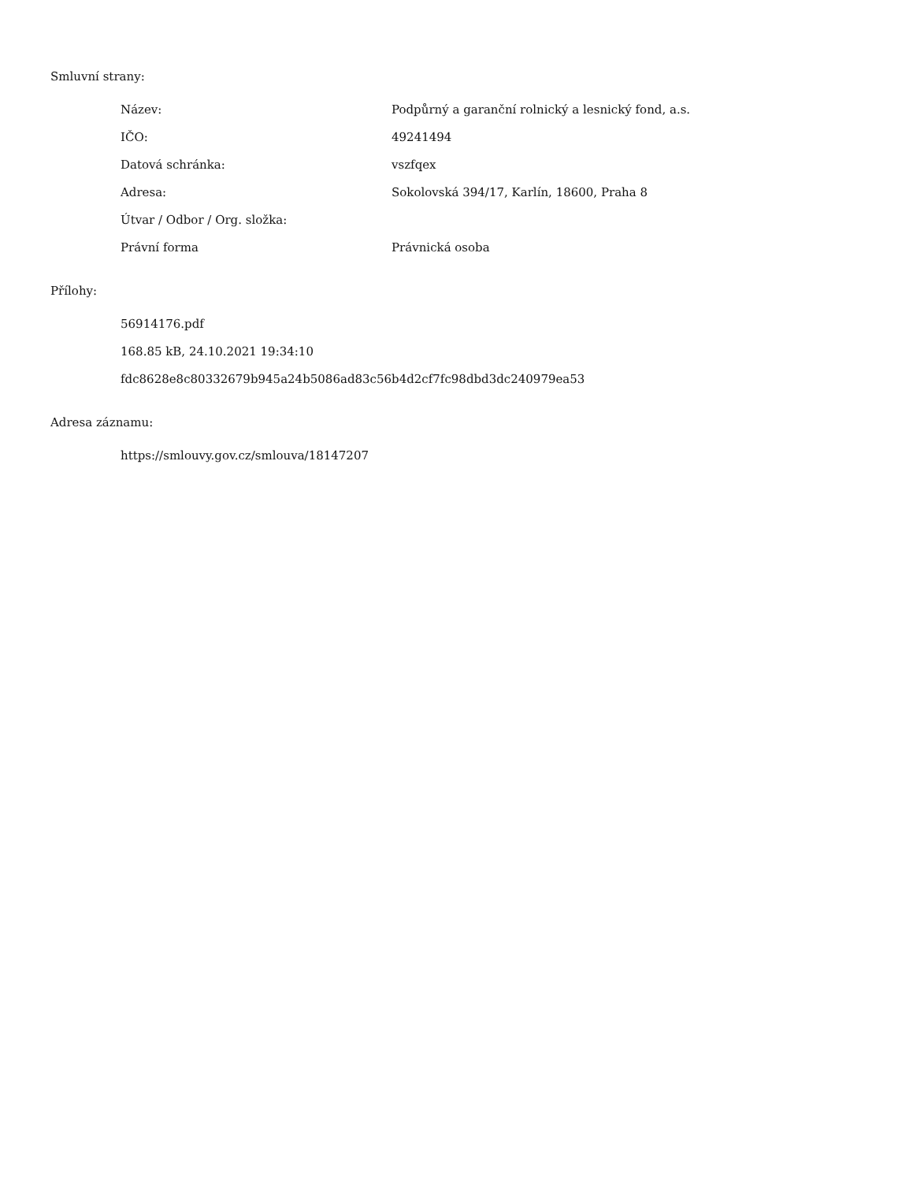Smluvní strany:
| Název: | Podpůrný a garanční rolnický a lesnický fond, a.s. |
| IČO: | 49241494 |
| Datová schránka: | vszfqex |
| Adresa: | Sokolovská 394/17, Karlín, 18600, Praha 8 |
| Útvar / Odbor / Org. složka: | |
| Právní forma | Právnická osoba |
Přílohy:
56914176.pdf
168.85 kB, 24.10.2021 19:34:10
fdc8628e8c80332679b945a24b5086ad83c56b4d2cf7fc98dbd3dc240979ea53
Adresa záznamu:
https://smlouvy.gov.cz/smlouva/18147207